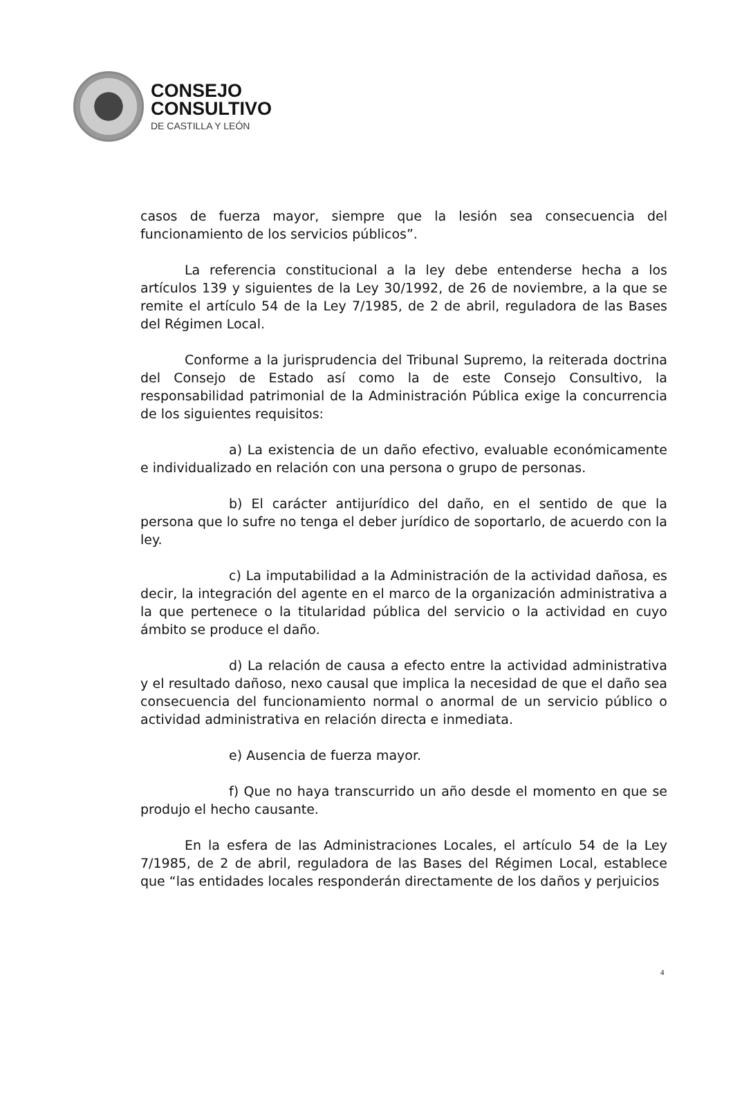CONSEJO
CONSULTIVO
DE CASTILLA Y LEÓN
casos de fuerza mayor, siempre que la lesión sea consecuencia del funcionamiento de los servicios públicos”.
La referencia constitucional a la ley debe entenderse hecha a los artículos 139 y siguientes de la Ley 30/1992, de 26 de noviembre, a la que se remite el artículo 54 de la Ley 7/1985, de 2 de abril, reguladora de las Bases del Régimen Local.
Conforme a la jurisprudencia del Tribunal Supremo, la reiterada doctrina del Consejo de Estado así como la de este Consejo Consultivo, la responsabilidad patrimonial de la Administración Pública exige la concurrencia de los siguientes requisitos:
a) La existencia de un daño efectivo, evaluable económicamente e individualizado en relación con una persona o grupo de personas.
b) El carácter antijurídico del daño, en el sentido de que la persona que lo sufre no tenga el deber jurídico de soportarlo, de acuerdo con la ley.
c) La imputabilidad a la Administración de la actividad dañosa, es decir, la integración del agente en el marco de la organización administrativa a la que pertenece o la titularidad pública del servicio o la actividad en cuyo ámbito se produce el daño.
d) La relación de causa a efecto entre la actividad administrativa y el resultado dañoso, nexo causal que implica la necesidad de que el daño sea consecuencia del funcionamiento normal o anormal de un servicio público o actividad administrativa en relación directa e inmediata.
e) Ausencia de fuerza mayor.
f) Que no haya transcurrido un año desde el momento en que se produjo el hecho causante.
En la esfera de las Administraciones Locales, el artículo 54 de la Ley 7/1985, de 2 de abril, reguladora de las Bases del Régimen Local, establece que “las entidades locales responderán directamente de los daños y perjuicios
4